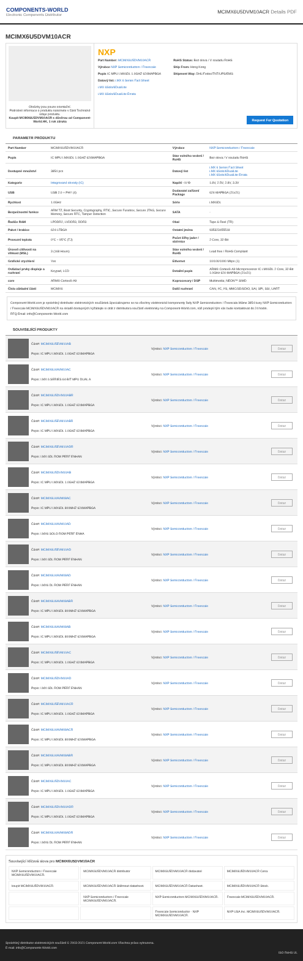COMPONENTS-WORLD
Electronic Components Distributor
MCIMX6U5DVM10ACR Details PDF
MCIMX6U5DVM10ACR
Obrázky jsou pouze orientační.
Podrobné informace o produktu naleznete v části Technické údaje produktu.
Koupit MCIMX6U5DVM10ACR s důvěrou od Component-World.HK, 1 rok záruka
NXP
Part Number: MCIMX6U5DVM10ACR
Výrobce NXP Semiconductors / Freescale
Popis IC MPU I.MX6DL 1.0GHZ 624MAPBGA
Datový list: i.MX 6 Series Fact Sheet
i.MX 6Solo/6DualLite
i.MX 6Solo/6DualLite Errata
RoHS Status: Bez olova / V souladu RoHS
Ship From: Hong Kong
Shipment Way: DHL/Fedex/TNT/UPS/EMS
Request For Quotation
PARAMETR PRODUKTU
| Part Number | MCIMX6U5DVM10ACR | Výrobce | NXP Semiconductors / Freescale |
| Popis | IC MPU I.MX6DL 1.0GHZ 624MAPBGA | Stav volného vedení / RoHS | Bez olova / V souladu RoHS |
| Dostupné množství | 3854 pcs | Datový list | i.MX 6 Series Fact Sheet i.MX 6Solo/6DualLite i.MX 6Solo/6DualLite Errata |
| Kategorie | Integrované obvody (IC) | Napětí - I / O | 1.8V, 2.5V, 2.8V, 3.3V |
| USB | USB 2.0 + PHY (4) | Dodavatel zařízení Package | 624-MAPBGA (21x21) |
| Rychlost | 1.0GHz | Série | i.MX6DL |
| Bezpečnostní funkce | ARM TZ, Boot Security, Cryptography, RTIC, Secure Fusebox, Secure JTAG, Secure Memory, Secure RTC, Tamper Detection | SATA | - |
| Řadiče RAM | LPDDR2, LVDDR3, DDR3 | Obal | Tape & Reel (TR) |
| Paket / krabice | 624-LFBGA | Ostatní jména | 935323455518 |
| Provozní teplota | 0°C ~ 95°C (TJ) | Počet šířky jader / sběrnice | 2 Core, 32-Bit |
| Úroveň citlivosti na vlhkost (MSL) | 3 (168 Hours) | Stav volného vedení / RoHS | Lead free / RoHS Compliant |
| Grafické zrychlení | Yes | Ethernet | 10/100/1000 Mbps (1) |
| Ovládací prvky displeje a rozhraní | Keypad, LCD | Detailní popis | ARM® Cortex®-A9 Microprocessor IC i.MX6DL 2 Core, 32-Bit 1.0GHz 624-MAPBGA (21x21) |
| core | ARM® Cortex®-A9 | Koprocesory / DSP | Multimedia; NEON™ SIMD |
| Číslo základní části | MCIMX6 | Další rozhraní | CAN, I²C, I²S, MMC/SD/SDIO, SAI, SPI, SSI, UART |
Component-World.com je spolehlivý distributor elektronických součástek.Specializujeme se na všechny elektronické komponenty řady NXP Semiconductors / Freescale.Máme 3854 kusy NXP Semiconductors / Freescale MCIMX6U5DVM10ACR na skladě dostupných.Vyžádejte si citát z distributora součástí elektroniky na Component-World.com, náš prodejní tým vás bude kontaktovat do 24 hodin.
RFQ Email: info@Components-World.com
SOUVISEJÍCÍ PRODUKTY
Část#: MCIMX6U5EVM10AB
Popis: IC MPU I.MX6DL 1.0GHZ 624MAPBGA
Výrobci: NXP Semiconductors / Freescale
Dotaz
Část#: MCIMX6U4AVM10AC
Popis: I.MX 6 SERIES 64-BIT MPU DUAL A
Výrobci: NXP Semiconductors / Freescale
Dotaz
Část#: MCIMX6U5DVM10ABR
Popis: IC MPU I.MX6DL 1.0GHZ 624MAPBGA
Výrobci: NXP Semiconductors / Freescale
Dotaz
Část#: MCIMX6U5EVM10ABR
Popis: IC MPU I.MX6DL 1.0GHZ 624MAPBGA
Výrobci: NXP Semiconductors / Freescale
Dotaz
Část#: MCIMX6U5EVM10ADR
Popis: I.MX 6DL ROM PERF ENHAN
Výrobci: NXP Semiconductors / Freescale
Dotaz
Část#: MCIMX6U5DVM10AB
Popis: IC MPU I.MX6DL 1.0GHZ 624MAPBGA
Výrobci: NXP Semiconductors / Freescale
Dotaz
Část#: MCIMX6U4AVM08AC
Popis: IC MPU I.MX6DL 800MHZ 624MAPBGA
Výrobci: NXP Semiconductors / Freescale
Dotaz
Část#: MCIMX6U4AVM10AD
Popis: I.MX6 SOLO ROM PERF ENHA
Výrobci: NXP Semiconductors / Freescale
Dotaz
Část#: MCIMX6U5EVM10AD
Popis: I.MX 6DL ROM PERF ENHAN
Výrobci: NXP Semiconductors / Freescale
Dotaz
Část#: MCIMX6U4AVM08AD
Popis: I.MX6 DL ROM PERF ENHAN
Výrobci: NXP Semiconductors / Freescale
Dotaz
Část#: MCIMX6U6AVM08ABR
Popis: IC MPU I.MX6DL 800MHZ 624MAPBGA
Výrobci: NXP Semiconductors / Freescale
Dotaz
Část#: MCIMX6U6AVM08AB
Popis: IC MPU I.MX6DL 800MHZ 624MAPBGA
Výrobci: NXP Semiconductors / Freescale
Dotaz
Část#: MCIMX6U5EVM10AC
Popis: IC MPU I.MX6DL 1.0GHZ 624MAPBGA
Výrobci: NXP Semiconductors / Freescale
Dotaz
Část#: MCIMX6U5DVM10AD
Popis: I.MX 6DL ROM PERF ENHAN
Výrobci: NXP Semiconductors / Freescale
Dotaz
Část#: MCIMX6U5EVM10ACR
Popis: IC MPU I.MX6DL 1.0GHZ 624MAPBGA
Výrobci: NXP Semiconductors / Freescale
Dotaz
Část#: MCIMX6U4AVM08ACR
Popis: IC MPU I.MX6DL 800MHZ 624MAPBGA
Výrobci: NXP Semiconductors / Freescale
Dotaz
Část#: MCIMX6U4AVM08ABR
Popis: IC MPU I.MX6DL 800MHZ 624MAPBGA
Výrobci: NXP Semiconductors / Freescale
Dotaz
Část#: MCIMX6U5DVM10AC
Popis: IC MPU I.MX6DL 1.0GHZ 624MAPBGA
Výrobci: NXP Semiconductors / Freescale
Dotaz
Část#: MCIMX6U5DVM10ADR
Popis: IC MPU I.MX6DL 1.0GHZ 624MAPBGA
Výrobci: NXP Semiconductors / Freescale
Dotaz
Část#: MCIMX6U4AVM08ADR
Popis: I.MX6 DL ROM PERF ENHAN
Výrobci: NXP Semiconductors / Freescale
Dotaz
Související klíčová slova pro MCIMX6U5DVM10ACR
NXP Semiconductors / Freescale MCIMX6U5DVM10ACR. MCIMX6U5DVM10ACR distributor MCIMX6U5DVM10ACR dodavatel MCIMX6U5DVM10ACR Cena koupit MCIMX6U5DVM10ACR. MCIMX6U5DVM10ACR Stáhnout datasheet. MCIMX6U5DVM10ACR Datasheet. MCIMX6U5DVM10ACR Stock. NXP Semiconductors / Freescale MCIMX6U5DVM10ACR. NXP Semiconductors MCIMX6U5DVM10ACR. Freescale MCIMX6U5DVM10ACR. Freescale Semiconductor - NXP MCIMX6U5DVM10ACR. NXP USA Inc. MCIMX6U5DVM10ACR.
Spolehlivý distributor elektronických součástí © 2003-2021 Component-World.com Všechna práva vyhrazena.
E-mail: info@Components-World.com
ISO RoHS UL